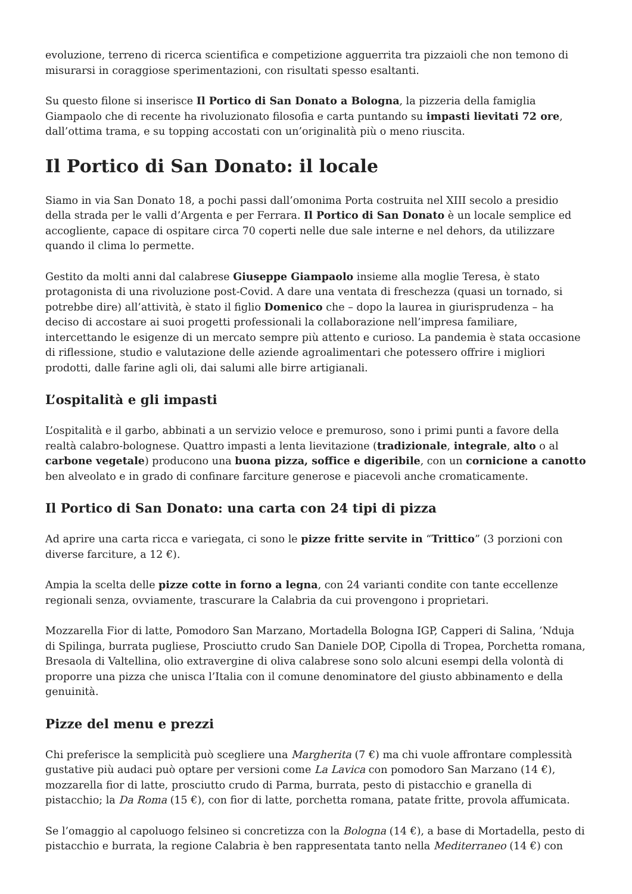evoluzione, terreno di ricerca scientifica e competizione agguerrita tra pizzaioli che non temono di misurarsi in coraggiose sperimentazioni, con risultati spesso esaltanti.
Su questo filone si inserisce Il Portico di San Donato a Bologna, la pizzeria della famiglia Giampaolo che di recente ha rivoluzionato filosofia e carta puntando su impasti lievitati 72 ore, dall’ottima trama, e su topping accostati con un’originalità più o meno riuscita.
Il Portico di San Donato: il locale
Siamo in via San Donato 18, a pochi passi dall’omonima Porta costruita nel XIII secolo a presidio della strada per le valli d’Argenta e per Ferrara. Il Portico di San Donato è un locale semplice ed accogliente, capace di ospitare circa 70 coperti nelle due sale interne e nel dehors, da utilizzare quando il clima lo permette.
Gestito da molti anni dal calabrese Giuseppe Giampaolo insieme alla moglie Teresa, è stato protagonista di una rivoluzione post-Covid. A dare una ventata di freschezza (quasi un tornado, si potrebbe dire) all’attività, è stato il figlio Domenico che – dopo la laurea in giurisprudenza – ha deciso di accostare ai suoi progetti professionali la collaborazione nell’impresa familiare, intercettando le esigenze di un mercato sempre più attento e curioso. La pandemia è stata occasione di riflessione, studio e valutazione delle aziende agroalimentari che potessero offrire i migliori prodotti, dalle farine agli oli, dai salumi alle birre artigianali.
L’ospitalità e gli impasti
L’ospitalità e il garbo, abbinati a un servizio veloce e premuroso, sono i primi punti a favore della realtà calabro-bolognese. Quattro impasti a lenta lievitazione (tradizionale, integrale, alto o al carbone vegetale) producono una buona pizza, soffice e digeribile, con un cornicione a canotto ben alveolato e in grado di confinare farciture generose e piacevoli anche cromaticamente.
Il Portico di San Donato: una carta con 24 tipi di pizza
Ad aprire una carta ricca e variegata, ci sono le pizze fritte servite in “Trittico” (3 porzioni con diverse farciture, a 12 €).
Ampia la scelta delle pizze cotte in forno a legna, con 24 varianti condite con tante eccellenze regionali senza, ovviamente, trascurare la Calabria da cui provengono i proprietari.
Mozzarella Fior di latte, Pomodoro San Marzano, Mortadella Bologna IGP, Capperi di Salina, ’Nduja di Spilinga, burrata pugliese, Prosciutto crudo San Daniele DOP, Cipolla di Tropea, Porchetta romana, Bresaola di Valtellina, olio extravergine di oliva calabrese sono solo alcuni esempi della volontà di proporre una pizza che unisca l’Italia con il comune denominatore del giusto abbinamento e della genuinità.
Pizze del menu e prezzi
Chi preferisce la semplicità può scegliere una Margherita (7 €) ma chi vuole affrontare complessità gustative più audaci può optare per versioni come La Lavica con pomodoro San Marzano (14 €), mozzarella fior di latte, prosciutto crudo di Parma, burrata, pesto di pistacchio e granella di pistacchio; la Da Roma (15 €), con fior di latte, porchetta romana, patate fritte, provola affumicata.
Se l’omaggio al capoluogo felsineo si concretizza con la Bologna (14 €), a base di Mortadella, pesto di pistacchio e burrata, la regione Calabria è ben rappresentata tanto nella Mediterraneo (14 €) con